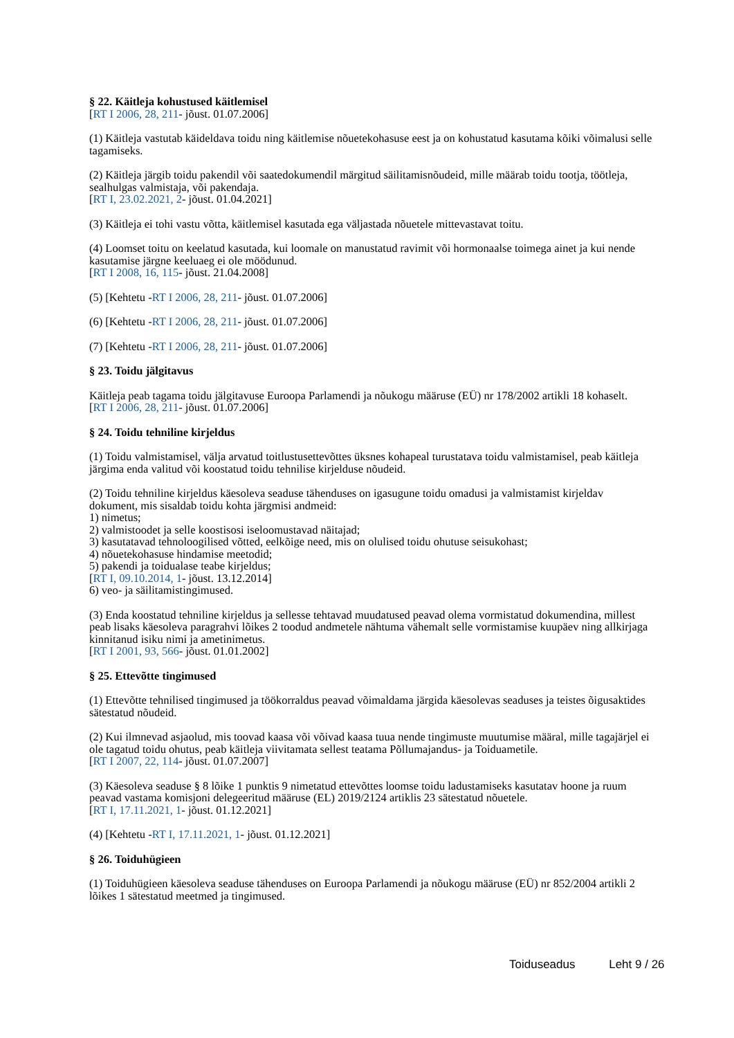§ 22. Käitleja kohustused käitlemisel
[RT I 2006, 28, 211- jõust. 01.07.2006]
(1) Käitleja vastutab käideldava toidu ning käitlemise nõuetekohasuse eest ja on kohustatud kasutama kõiki võimalusi selle tagamiseks.
(2) Käitleja järgib toidu pakendil või saatedokumendil märgitud säilitamisnõudeid, mille määrab toidu tootja, töötleja, sealhulgas valmistaja, või pakendaja.
[RT I, 23.02.2021, 2- jõust. 01.04.2021]
(3) Käitleja ei tohi vastu võtta, käitlemisel kasutada ega väljastada nõuetele mittevastavat toitu.
(4) Loomset toitu on keelatud kasutada, kui loomale on manustatud ravimit või hormonaalse toimega ainet ja kui nende kasutamise järgne keeluaeg ei ole möödunud.
[RT I 2008, 16, 115- jõust. 21.04.2008]
(5) [Kehtetu -RT I 2006, 28, 211- jõust. 01.07.2006]
(6) [Kehtetu -RT I 2006, 28, 211- jõust. 01.07.2006]
(7) [Kehtetu -RT I 2006, 28, 211- jõust. 01.07.2006]
§ 23. Toidu jälgitavus
Käitleja peab tagama toidu jälgitavuse Euroopa Parlamendi ja nõukogu määruse (EÜ) nr 178/2002 artikli 18 kohaselt.
[RT I 2006, 28, 211- jõust. 01.07.2006]
§ 24. Toidu tehniline kirjeldus
(1) Toidu valmistamisel, välja arvatud toitlustusettevõttes üksnes kohapeal turustatava toidu valmistamisel, peab käitleja järgima enda valitud või koostatud toidu tehnilise kirjelduse nõudeid.
(2) Toidu tehniline kirjeldus käesoleva seaduse tähenduses on igasugune toidu omadusi ja valmistamist kirjeldav dokument, mis sisaldab toidu kohta järgmisi andmeid:
1) nimetus;
2) valmistoodet ja selle koostisosi iseloomustavad näitajad;
3) kasutatavad tehnoloogilised võtted, eelkõige need, mis on olulised toidu ohutuse seisukohast;
4) nõuetekohasuse hindamise meetodid;
5) pakendi ja toidualase teabe kirjeldus;
[RT I, 09.10.2014, 1- jõust. 13.12.2014]
6) veo- ja säilitamistingimused.
(3) Enda koostatud tehniline kirjeldus ja sellesse tehtavad muudatused peavad olema vormistatud dokumendina, millest peab lisaks käesoleva paragrahvi lõikes 2 toodud andmetele nähtuma vähemalt selle vormistamise kuupäev ning allkirjaga kinnitanud isiku nimi ja ametinimetus.
[RT I 2001, 93, 566- jõust. 01.01.2002]
§ 25. Ettevõtte tingimused
(1) Ettevõtte tehnilised tingimused ja töökorraldus peavad võimaldama järgida käesolevas seaduses ja teistes õigusaktides sätestatud nõudeid.
(2) Kui ilmnevad asjaolud, mis toovad kaasa või võivad kaasa tuua nende tingimuste muutumise määral, mille tagajärjel ei ole tagatud toidu ohutus, peab käitleja viivitamata sellest teatama Põllumajandus- ja Toiduametile.
[RT I 2007, 22, 114- jõust. 01.07.2007]
(3) Käesoleva seaduse § 8 lõike 1 punktis 9 nimetatud ettevõttes loomse toidu ladustamiseks kasutatav hoone ja ruum peavad vastama komisjoni delegeeritud määruse (EL) 2019/2124 artiklis 23 sätestatud nõuetele.
[RT I, 17.11.2021, 1- jõust. 01.12.2021]
(4) [Kehtetu -RT I, 17.11.2021, 1- jõust. 01.12.2021]
§ 26. Toiduhügieen
(1) Toiduhügieen käesoleva seaduse tähenduses on Euroopa Parlamendi ja nõukogu määruse (EÜ) nr 852/2004 artikli 2 lõikes 1 sätestatud meetmed ja tingimused.
Toiduseadus Leht 9 / 26